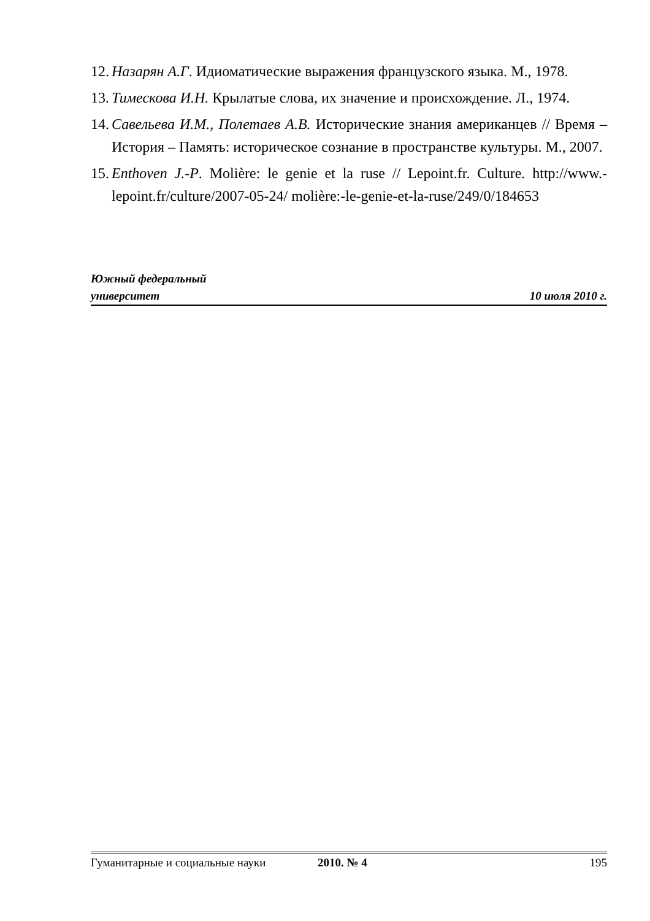12. Назарян А.Г. Идиоматические выражения французского языка. М., 1978.
13. Тимескова И.Н. Крылатые слова, их значение и происхождение. Л., 1974.
14. Савельева И.М., Полетаев А.В. Исторические знания американцев // Время – История – Память: историческое сознание в пространстве культуры. М., 2007.
15. Enthoven J.-P. Molière: le genie et la ruse // Lepoint.fr. Culture. http://www.-lepoint.fr/culture/2007-05-24/ molière:-le-genie-et-la-ruse/249/0/184653
Южный федеральный
университет 10 июля 2010 г.
Гуманитарные и социальные науки 2010. № 4 195